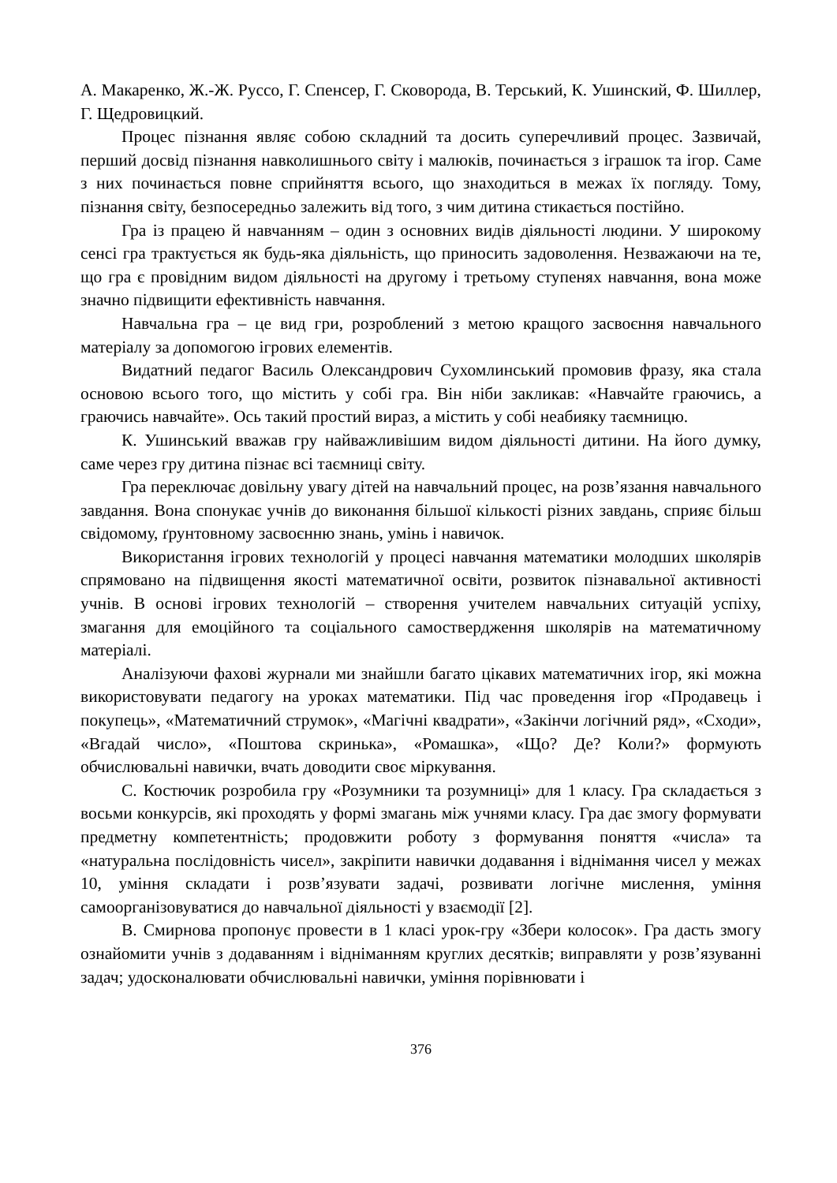А. Макаренко, Ж.-Ж. Руссо, Г. Спенсер, Г. Сковорода, В. Терський, К. Ушинский, Ф. Шиллер, Г. Щедровицкий.
Процес пізнання являє собою складний та досить суперечливий процес. Зазвичай, перший досвід пізнання навколишнього світу і малюків, починається з іграшок та ігор. Саме з них починається повне сприйняття всього, що знаходиться в межах їх погляду. Тому, пізнання світу, безпосередньо залежить від того, з чим дитина стикається постійно.
Гра із працею й навчанням – один з основних видів діяльності людини. У широкому сенсі гра трактується як будь-яка діяльність, що приносить задоволення. Незважаючи на те, що гра є провідним видом діяльності на другому і третьому ступенях навчання, вона може значно підвищити ефективність навчання.
Навчальна гра – це вид гри, розроблений з метою кращого засвоєння навчального матеріалу за допомогою ігрових елементів.
Видатний педагог Василь Олександрович Сухомлинський промовив фразу, яка стала основою всього того, що містить у собі гра. Він ніби закликав: «Навчайте граючись, а граючись навчайте». Ось такий простий вираз, а містить у собі неабияку таємницю.
К. Ушинський вважав гру найважливішим видом діяльності дитини. На його думку, саме через гру дитина пізнає всі таємниці світу.
Гра переключає довільну увагу дітей на навчальний процес, на розв’язання навчального завдання. Вона спонукає учнів до виконання більшої кількості різних завдань, сприяє більш свідомому, ґрунтовному засвоєнню знань, умінь і навичок.
Використання ігрових технологій у процесі навчання математики молодших школярів спрямовано на підвищення якості математичної освіти, розвиток пізнавальної активності учнів. В основі ігрових технологій – створення учителем навчальних ситуацій успіху, змагання для емоційного та соціального самоствердження школярів на математичному матеріалі.
Аналізуючи фахові журнали ми знайшли багато цікавих математичних ігор, які можна використовувати педагогу на уроках математики. Під час проведення ігор «Продавець і покупець», «Математичний струмок», «Магічні квадрати», «Закінчи логічний ряд», «Сходи», «Вгадай число», «Поштова скринька», «Ромашка», «Що? Де? Коли?» формують обчислювальні навички, вчать доводити своє міркування.
С. Костючик розробила гру «Розумники та розумниці» для 1 класу. Гра складається з восьми конкурсів, які проходять у формі змагань між учнями класу. Гра дає змогу формувати предметну компетентність; продовжити роботу з формування поняття «числа» та «натуральна послідовність чисел», закріпити навички додавання і віднімання чисел у межах 10, уміння складати і розв’язувати задачі, розвивати логічне мислення, уміння самоорганізовуватися до навчальної діяльності у взаємодії [2].
В. Смирнова пропонує провести в 1 класі урок-гру «Збери колосок». Гра дасть змогу ознайомити учнів з додаванням і відніманням круглих десятків; виправляти у розв’язуванні задач; удосконалювати обчислювальні навички, уміння порівнювати і
376